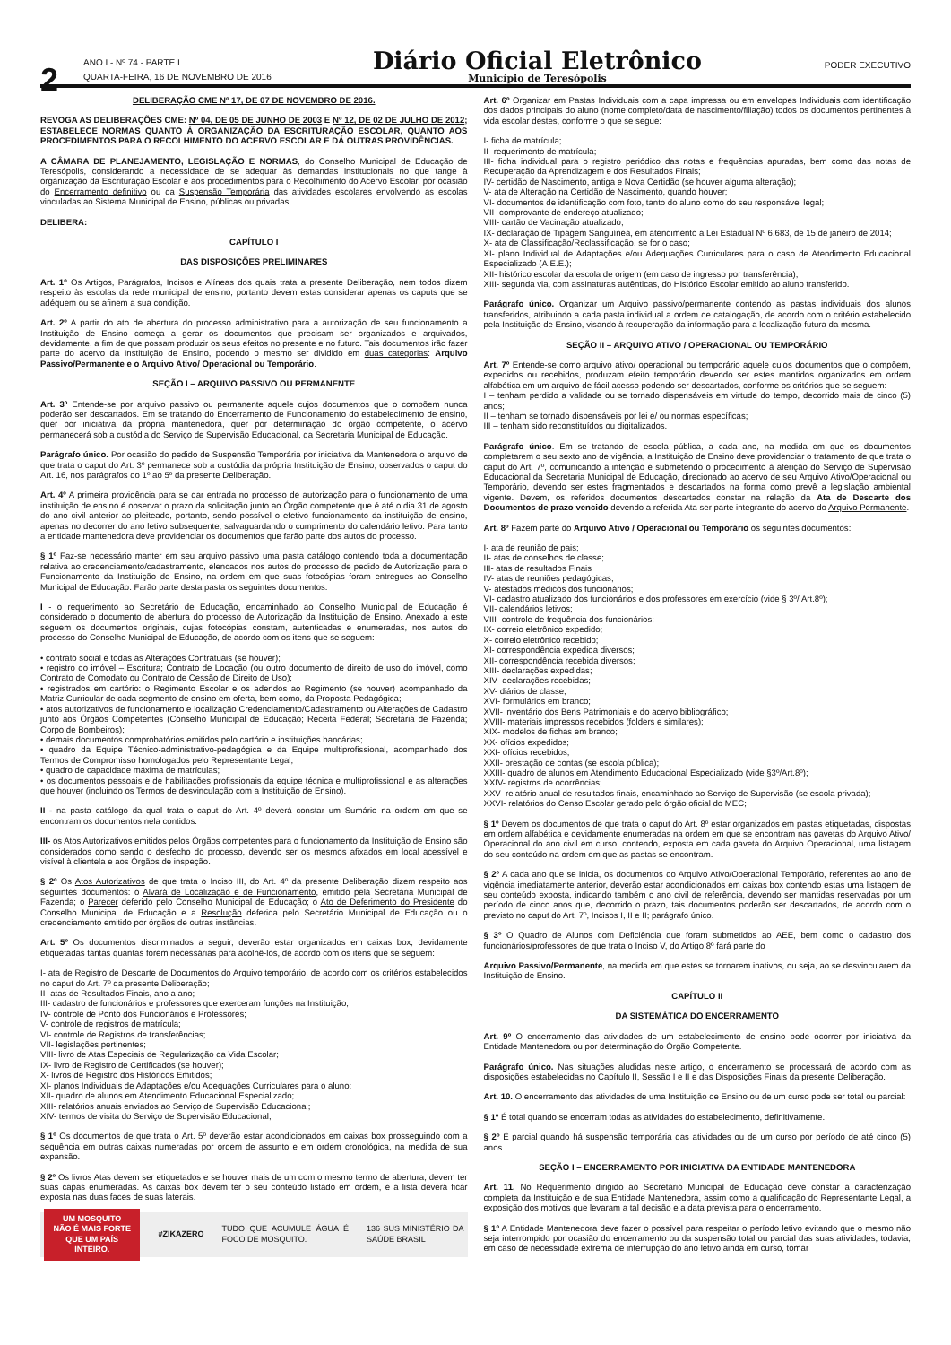2
ANO I - Nº 74 - PARTE I
QUARTA-FEIRA, 16 DE NOVEMBRO DE 2016
Diário Oficial Eletrônico
Município de Teresópolis
PODER EXECUTIVO
DELIBERAÇÃO CME Nº 17, DE 07 DE NOVEMBRO DE 2016.
REVOGA AS DELIBERAÇÕES CME: Nº 04, DE 05 DE JUNHO DE 2003 E Nº 12, DE 02 DE JULHO DE 2012; ESTABELECE NORMAS QUANTO À ORGANIZAÇÃO DA ESCRITURAÇÃO ESCOLAR, QUANTO AOS PROCEDIMENTOS PARA O RECOLHIMENTO DO ACERVO ESCOLAR E DÁ OUTRAS PROVIDÊNCIAS.
A CÂMARA DE PLANEJAMENTO, LEGISLAÇÃO E NORMAS, do Conselho Municipal de Educação de Teresópolis, considerando a necessidade de se adequar às demandas institucionais no que tange à organização da Escrituração Escolar e aos procedimentos para o Recolhimento do Acervo Escolar, por ocasião do Encerramento definitivo ou da Suspensão Temporária das atividades escolares envolvendo as escolas vinculadas ao Sistema Municipal de Ensino, públicas ou privadas,
DELIBERA:
CAPÍTULO I
DAS DISPOSIÇÕES PRELIMINARES
Art. 1º Os Artigos, Parágrafos, Incisos e Alíneas dos quais trata a presente Deliberação, nem todos dizem respeito às escolas da rede municipal de ensino, portanto devem estas considerar apenas os caputs que se adéquem ou se afinem a sua condição.
Art. 2º A partir do ato de abertura do processo administrativo para a autorização de seu funcionamento a Instituição de Ensino começa a gerar os documentos que precisam ser organizados e arquivados, devidamente, a fim de que possam produzir os seus efeitos no presente e no futuro. Tais documentos irão fazer parte do acervo da Instituição de Ensino, podendo o mesmo ser dividido em duas categorias: Arquivo Passivo/Permanente e o Arquivo Ativo/ Operacional ou Temporário.
SEÇÃO I – ARQUIVO PASSIVO OU PERMANENTE
Art. 3º Entende-se por arquivo passivo ou permanente aquele cujos documentos que o compõem nunca poderão ser descartados. Em se tratando do Encerramento de Funcionamento do estabelecimento de ensino, quer por iniciativa da própria mantenedora, quer por determinação do órgão competente, o acervo permanecerá sob a custódia do Serviço de Supervisão Educacional, da Secretaria Municipal de Educação.
Parágrafo único. Por ocasião do pedido de Suspensão Temporária por iniciativa da Mantenedora o arquivo de que trata o caput do Art. 3º permanece sob a custódia da própria Instituição de Ensino, observados o caput do Art. 16, nos parágrafos do 1º ao 5º da presente Deliberação.
Art. 4º A primeira providência para se dar entrada no processo de autorização para o funcionamento de uma instituição de ensino é observar o prazo da solicitação junto ao Órgão competente que é até o dia 31 de agosto do ano civil anterior ao pleiteado, portanto, sendo possível o efetivo funcionamento da instituição de ensino, apenas no decorrer do ano letivo subsequente, salvaguardando o cumprimento do calendário letivo. Para tanto a entidade mantenedora deve providenciar os documentos que farão parte dos autos do processo.
§ 1º Faz-se necessário manter em seu arquivo passivo uma pasta catálogo contendo toda a documentação relativa ao credenciamento/cadastramento, elencados nos autos do processo de pedido de Autorização para o Funcionamento da Instituição de Ensino, na ordem em que suas fotocópias foram entregues ao Conselho Municipal de Educação. Farão parte desta pasta os seguintes documentos:
I - o requerimento ao Secretário de Educação, encaminhado ao Conselho Municipal de Educação é considerado o documento de abertura do processo de Autorização da Instituição de Ensino. Anexado a este seguem os documentos originais, cujas fotocópias constam, autenticadas e enumeradas, nos autos do processo do Conselho Municipal de Educação, de acordo com os itens que se seguem:
• contrato social e todas as Alterações Contratuais (se houver);
• registro do imóvel – Escritura; Contrato de Locação (ou outro documento de direito de uso do imóvel, como Contrato de Comodato ou Contrato de Cessão de Direito de Uso);
• registrados em cartório: o Regimento Escolar e os adendos ao Regimento (se houver) acompanhado da Matriz Curricular de cada segmento de ensino em oferta, bem como, da Proposta Pedagógica;
• atos autorizativos de funcionamento e localização Credenciamento/Cadastramento ou Alterações de Cadastro junto aos Órgãos Competentes (Conselho Municipal de Educação; Receita Federal; Secretaria de Fazenda; Corpo de Bombeiros);
• demais documentos comprobatórios emitidos pelo cartório e instituições bancárias;
• quadro da Equipe Técnico-administrativo-pedagógica e da Equipe multiprofissional, acompanhado dos Termos de Compromisso homologados pelo Representante Legal;
• quadro de capacidade máxima de matrículas;
• os documentos pessoais e de habilitações profissionais da equipe técnica e multiprofissional e as alterações que houver (incluindo os Termos de desvinculação com a Instituição de Ensino).
II - na pasta catálogo da qual trata o caput do Art. 4º deverá constar um Sumário na ordem em que se encontram os documentos nela contidos.
III- os Atos Autorizativos emitidos pelos Órgãos competentes para o funcionamento da Instituição de Ensino são considerados como sendo o desfecho do processo, devendo ser os mesmos afixados em local acessível e visível à clientela e aos Órgãos de inspeção.
§ 2º Os Atos Autorizativos de que trata o Inciso III, do Art. 4º da presente Deliberação dizem respeito aos seguintes documentos: o Alvará de Localização e de Funcionamento, emitido pela Secretaria Municipal de Fazenda; o Parecer deferido pelo Conselho Municipal de Educação; o Ato de Deferimento do Presidente do Conselho Municipal de Educação e a Resolução deferida pelo Secretário Municipal de Educação ou o credenciamento emitido por órgãos de outras instâncias.
Art. 5º Os documentos discriminados a seguir, deverão estar organizados em caixas box, devidamente etiquetadas tantas quantas forem necessárias para acolhê-los, de acordo com os itens que se seguem:
I- ata de Registro de Descarte de Documentos do Arquivo temporário, de acordo com os critérios estabelecidos no caput do Art. 7º da presente Deliberação;
II- atas de Resultados Finais, ano a ano;
III- cadastro de funcionários e professores que exerceram funções na Instituição;
IV- controle de Ponto dos Funcionários e Professores;
V- controle de registros de matrícula;
VI- controle de Registros de transferências;
VII- legislações pertinentes;
VIII- livro de Atas Especiais de Regularização da Vida Escolar;
IX- livro de Registro de Certificados (se houver);
X- livros de Registro dos Históricos Emitidos;
XI- planos Individuais de Adaptações e/ou Adequações Curriculares para o aluno;
XII- quadro de alunos em Atendimento Educacional Especializado;
XIII- relatórios anuais enviados ao Serviço de Supervisão Educacional;
XIV- termos de visita do Serviço de Supervisão Educacional;
§ 1º Os documentos de que trata o Art. 5º deverão estar acondicionados em caixas box prosseguindo com a sequência em outras caixas numeradas por ordem de assunto e em ordem cronológica, na medida de sua expansão.
§ 2º Os livros Atas devem ser etiquetados e se houver mais de um com o mesmo termo de abertura, devem ter suas capas enumeradas. As caixas box devem ter o seu conteúdo listado em ordem, e a lista deverá ficar exposta nas duas faces de suas laterais.
UM MOSQUITO NÃO É MAIS FORTE QUE UM PAÍS INTEIRO.
#ZIKAZERO TUDO QUE ACUMULE ÁGUA É FOCO DE MOSQUITO. 136 SUS MINISTÉRIO DA SAÚDE BRASIL
Art. 6º Organizar em Pastas Individuais com a capa impressa ou em envelopes Individuais com identificação dos dados principais do aluno (nome completo/data de nascimento/filiação) todos os documentos pertinentes à vida escolar destes, conforme o que se segue:
I- ficha de matrícula;
II- requerimento de matrícula;
III- ficha individual para o registro periódico das notas e frequências apuradas, bem como das notas de Recuperação da Aprendizagem e dos Resultados Finais;
IV- certidão de Nascimento, antiga e Nova Certidão (se houver alguma alteração);
V- ata de Alteração na Certidão de Nascimento, quando houver;
VI- documentos de identificação com foto, tanto do aluno como do seu responsável legal;
VII- comprovante de endereço atualizado;
VIII- cartão de Vacinação atualizado;
IX- declaração de Tipagem Sanguínea, em atendimento a Lei Estadual Nº 6.683, de 15 de janeiro de 2014;
X- ata de Classificação/Reclassificação, se for o caso;
XI- plano Individual de Adaptações e/ou Adequações Curriculares para o caso de Atendimento Educacional Especializado (A.E.E.);
XII- histórico escolar da escola de origem (em caso de ingresso por transferência);
XIII- segunda via, com assinaturas autênticas, do Histórico Escolar emitido ao aluno transferido.
Parágrafo único. Organizar um Arquivo passivo/permanente contendo as pastas individuais dos alunos transferidos, atribuindo a cada pasta individual a ordem de catalogação, de acordo com o critério estabelecido pela Instituição de Ensino, visando à recuperação da informação para a localização futura da mesma.
SEÇÃO II – ARQUIVO ATIVO / OPERACIONAL OU TEMPORÁRIO
Art. 7º Entende-se como arquivo ativo/ operacional ou temporário aquele cujos documentos que o compõem, expedidos ou recebidos, produzam efeito temporário devendo ser estes mantidos organizados em ordem alfabética em um arquivo de fácil acesso podendo ser descartados, conforme os critérios que se seguem:
I – tenham perdido a validade ou se tornado dispensáveis em virtude do tempo, decorrido mais de cinco (5) anos;
II – tenham se tornado dispensáveis por lei e/ ou normas específicas;
III – tenham sido reconstituídos ou digitalizados.
Parágrafo único. Em se tratando de escola pública, a cada ano, na medida em que os documentos completarem o seu sexto ano de vigência, a Instituição de Ensino deve providenciar o tratamento de que trata o caput do Art. 7º, comunicando a intenção e submetendo o procedimento à aferição do Serviço de Supervisão Educacional da Secretaria Municipal de Educação, direcionado ao acervo de seu Arquivo Ativo/Operacional ou Temporário, devendo ser estes fragmentados e descartados na forma como prevê a legislação ambiental vigente. Devem, os referidos documentos descartados constar na relação da Ata de Descarte dos Documentos de prazo vencido devendo a referida Ata ser parte integrante do acervo do Arquivo Permanente.
Art. 8º Fazem parte do Arquivo Ativo / Operacional ou Temporário os seguintes documentos:
I- ata de reunião de pais;
II- atas de conselhos de classe;
III- atas de resultados Finais
IV- atas de reuniões pedagógicas;
V- atestados médicos dos funcionários;
VI- cadastro atualizado dos funcionários e dos professores em exercício (vide § 3º/ Art.8º);
VII- calendários letivos;
VIII- controle de frequência dos funcionários;
IX- correio eletrônico expedido;
X- correio eletrônico recebido;
XI- correspondência expedida diversos;
XII- correspondência recebida diversos;
XIII- declarações expedidas;
XIV- declarações recebidas;
XV- diários de classe;
XVI- formulários em branco;
XVII- inventário dos Bens Patrimoniais e do acervo bibliográfico;
XVIII- materiais impressos recebidos (folders e similares);
XIX- modelos de fichas em branco;
XX- ofícios expedidos;
XXI- ofícios recebidos;
XXII- prestação de contas (se escola pública);
XXIII- quadro de alunos em Atendimento Educacional Especializado (vide §3º/Art.8º);
XXIV- registros de ocorrências;
XXV- relatório anual de resultados finais, encaminhado ao Serviço de Supervisão (se escola privada);
XXVI- relatórios do Censo Escolar gerado pelo órgão oficial do MEC;
§ 1º Devem os documentos de que trata o caput do Art. 8º estar organizados em pastas etiquetadas, dispostas em ordem alfabética e devidamente enumeradas na ordem em que se encontram nas gavetas do Arquivo Ativo/ Operacional do ano civil em curso, contendo, exposta em cada gaveta do Arquivo Operacional, uma listagem do seu conteúdo na ordem em que as pastas se encontram.
§ 2º A cada ano que se inicia, os documentos do Arquivo Ativo/Operacional Temporário, referentes ao ano de vigência imediatamente anterior, deverão estar acondicionados em caixas box contendo estas uma listagem de seu conteúdo exposta, indicando também o ano civil de referência, devendo ser mantidas reservadas por um período de cinco anos que, decorrido o prazo, tais documentos poderão ser descartados, de acordo com o previsto no caput do Art. 7º, Incisos I, II e II; parágrafo único.
§ 3º O Quadro de Alunos com Deficiência que foram submetidos ao AEE, bem como o cadastro dos funcionários/professores de que trata o Inciso V, do Artigo 8º fará parte do
Arquivo Passivo/Permanente, na medida em que estes se tornarem inativos, ou seja, ao se desvincularem da Instituição de Ensino.
CAPÍTULO II
DA SISTEMÁTICA DO ENCERRAMENTO
Art. 9º O encerramento das atividades de um estabelecimento de ensino pode ocorrer por iniciativa da Entidade Mantenedora ou por determinação do Órgão Competente.
Parágrafo único. Nas situações aludidas neste artigo, o encerramento se processará de acordo com as disposições estabelecidas no Capítulo II, Sessão I e II e das Disposições Finais da presente Deliberação.
Art. 10. O encerramento das atividades de uma Instituição de Ensino ou de um curso pode ser total ou parcial:
§ 1º É total quando se encerram todas as atividades do estabelecimento, definitivamente.
§ 2º É parcial quando há suspensão temporária das atividades ou de um curso por período de até cinco (5) anos.
SEÇÃO I – ENCERRAMENTO POR INICIATIVA DA ENTIDADE MANTENEDORA
Art. 11. No Requerimento dirigido ao Secretário Municipal de Educação deve constar a caracterização completa da Instituição e de sua Entidade Mantenedora, assim como a qualificação do Representante Legal, a exposição dos motivos que levaram a tal decisão e a data prevista para o encerramento.
§ 1º A Entidade Mantenedora deve fazer o possível para respeitar o período letivo evitando que o mesmo não seja interrompido por ocasião do encerramento ou da suspensão total ou parcial das suas atividades, todavia, em caso de necessidade extrema de interrupção do ano letivo ainda em curso, tomar